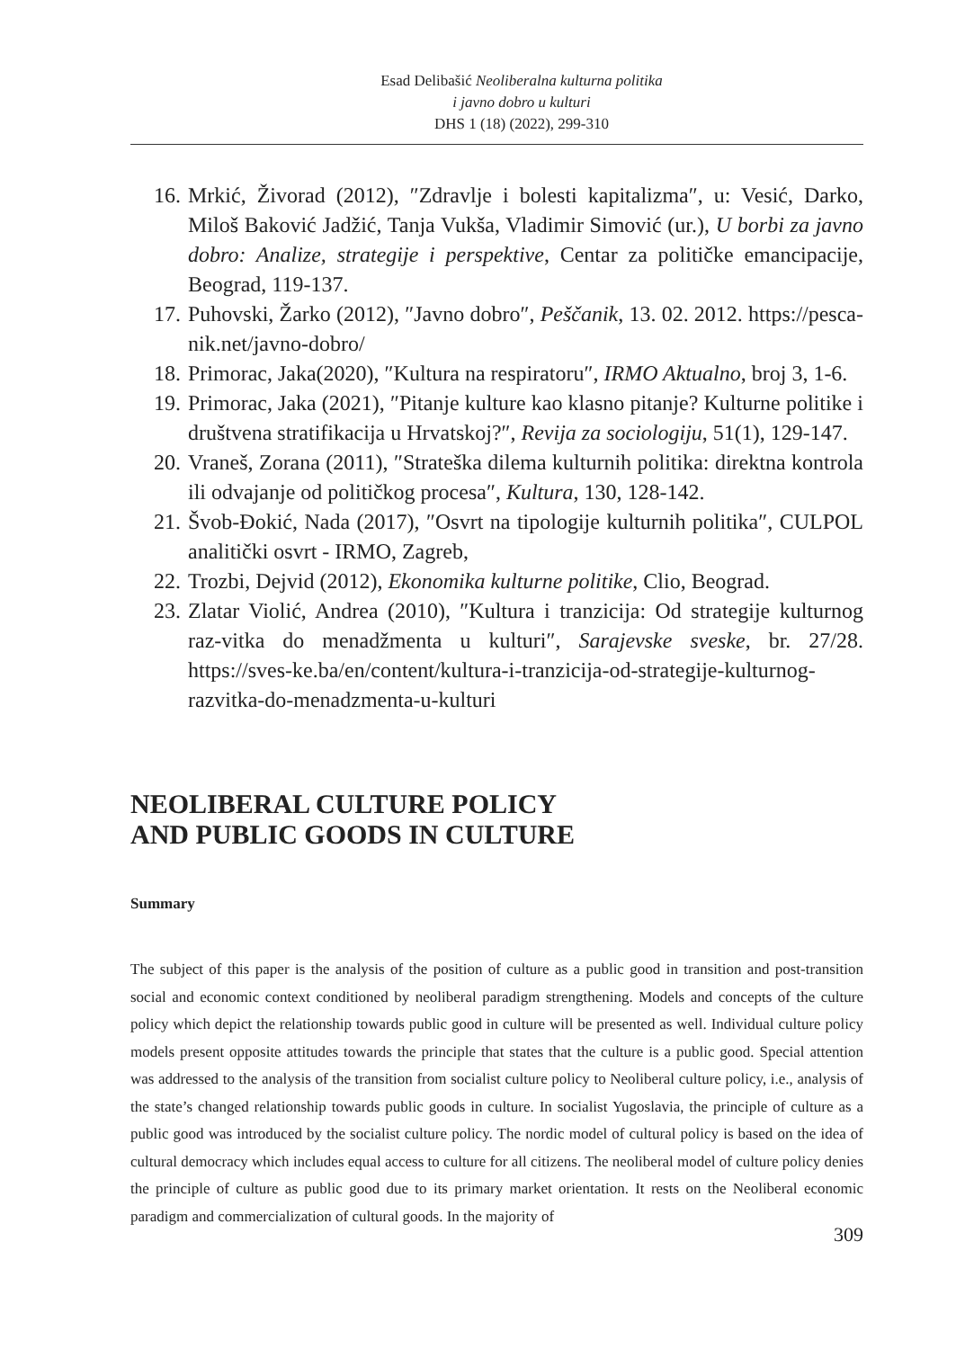Esad Delibašić Neoliberalna kulturna politika
i javno dobro u kulturi
DHS 1 (18) (2022), 299-310
16. Mrkić, Živorad (2012), ″Zdravlje i bolesti kapitalizma″, u: Vesić, Darko, Miloš Baković Jadžić, Tanja Vukša, Vladimir Simović (ur.), U borbi za javno dobro: Analize, strategije i perspektive, Centar za političke emancipacije, Beograd, 119-137.
17. Puhovski, Žarko (2012), ″Javno dobro″, Peščanik, 13. 02. 2012. https://pesca-nik.net/javno-dobro/
18. Primorac, Jaka(2020), ″Kultura na respiratoru″, IRMO Aktualno, broj 3, 1-6.
19. Primorac, Jaka (2021), ″Pitanje kulture kao klasno pitanje? Kulturne politike i društvena stratifikacija u Hrvatskoj?″, Revija za sociologiju, 51(1), 129-147.
20. Vraneš, Zorana (2011), ″Strateška dilema kulturnih politika: direktna kontrola ili odvajanje od političkog procesa″, Kultura, 130, 128-142.
21. Švob-Đokić, Nada (2017), ″Osvrt na tipologije kulturnih politika″, CULPOL analitički osvrt - IRMO, Zagreb,
22. Trozbi, Dejvid (2012), Ekonomika kulturne politike, Clio, Beograd.
23. Zlatar Violić, Andrea (2010), ″Kultura i tranzicija: Od strategije kulturnog raz-vitka do menadžmenta u kulturi″, Sarajevske sveske, br. 27/28. https://sves-ke.ba/en/content/kultura-i-tranzicija-od-strategije-kulturnog-razvitka-do-menadzmenta-u-kulturi
NEOLIBERAL CULTURE POLICY
AND PUBLIC GOODS IN CULTURE
Summary
The subject of this paper is the analysis of the position of culture as a public good in transition and post-transition social and economic context conditioned by neoliberal paradigm strengthening. Models and concepts of the culture policy which depict the relationship towards public good in culture will be presented as well. Individual culture policy models present opposite attitudes towards the principle that states that the culture is a public good. Special attention was addressed to the analysis of the transition from socialist culture policy to Neoliberal culture policy, i.e., analysis of the state’s changed relationship towards public goods in culture. In socialist Yugoslavia, the principle of culture as a public good was introduced by the socialist culture policy. The nordic model of cultural policy is based on the idea of cultural democracy which includes equal access to culture for all citizens. The neoliberal model of culture policy denies the principle of culture as public good due to its primary market orientation. It rests on the Neoliberal economic paradigm and commercialization of cultural goods. In the majority of
309